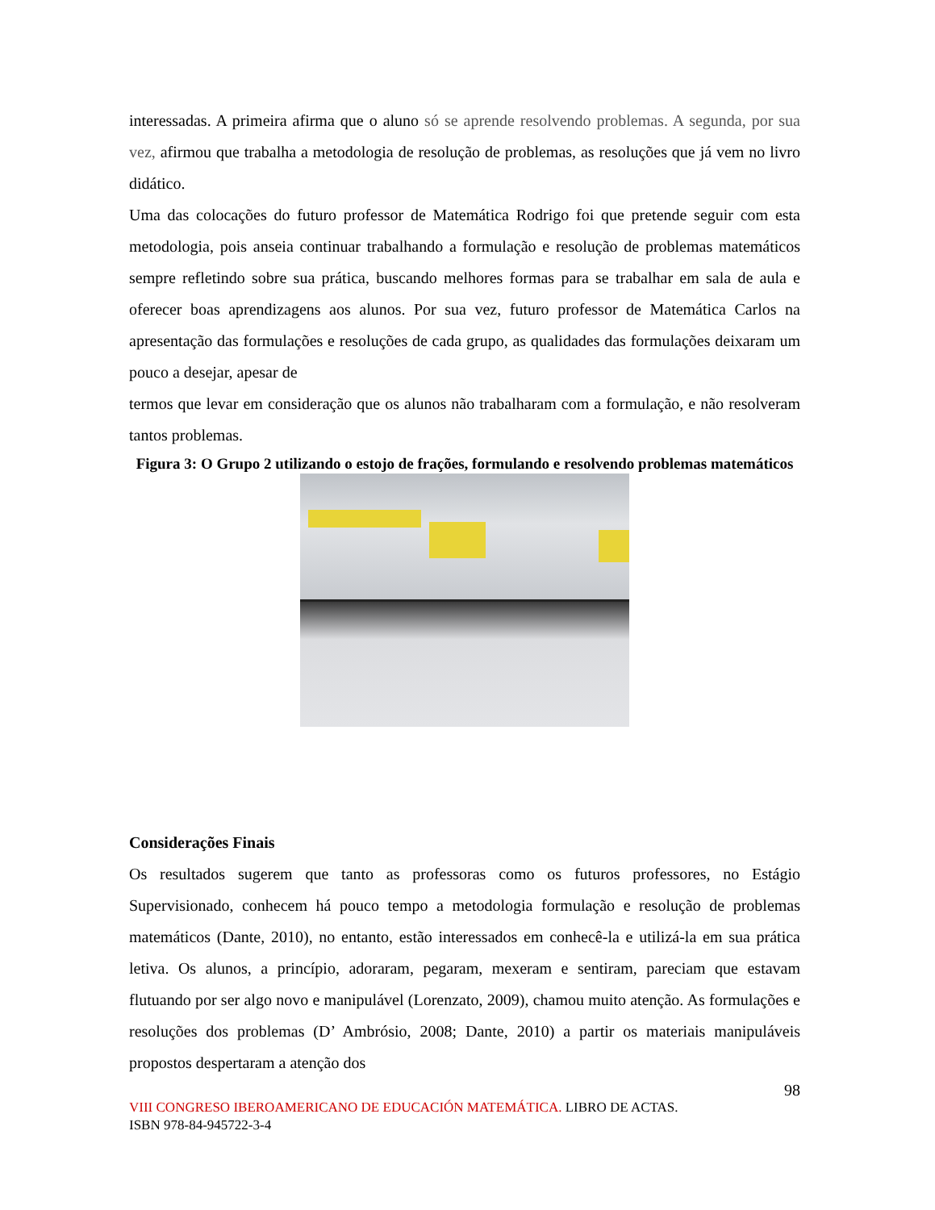interessadas. A primeira afirma que o aluno só se aprende resolvendo problemas. A segunda, por sua vez, afirmou que trabalha a metodologia de resolução de problemas, as resoluções que já vem no livro didático.
Uma das colocações do futuro professor de Matemática Rodrigo foi que pretende seguir com esta metodologia, pois anseia continuar trabalhando a formulação e resolução de problemas matemáticos sempre refletindo sobre sua prática, buscando melhores formas para se trabalhar em sala de aula e oferecer boas aprendizagens aos alunos. Por sua vez, futuro professor de Matemática Carlos na apresentação das formulações e resoluções de cada grupo, as qualidades das formulações deixaram um pouco a desejar, apesar de
termos que levar em consideração que os alunos não trabalharam com a formulação, e não resolveram tantos problemas.
Figura 3: O Grupo 2 utilizando o estojo de frações, formulando e resolvendo problemas matemáticos
Considerações Finais
Os resultados sugerem que tanto as professoras como os futuros professores, no Estágio Supervisionado, conhecem há pouco tempo a metodologia formulação e resolução de problemas matemáticos (Dante, 2010), no entanto, estão interessados em conhecê-la e utilizá-la em sua prática letiva. Os alunos, a princípio, adoraram, pegaram, mexeram e sentiram, pareciam que estavam flutuando por ser algo novo e manipulável (Lorenzato, 2009), chamou muito atenção. As formulações e resoluções dos problemas (D’ Ambrósio, 2008; Dante, 2010) a partir os materiais manipuláveis propostos despertaram a atenção dos
98
VIII CONGRESO IBEROAMERICANO DE EDUCACIÓN MATEMÁTICA. LIBRO DE ACTAS.
ISBN 978-84-945722-3-4